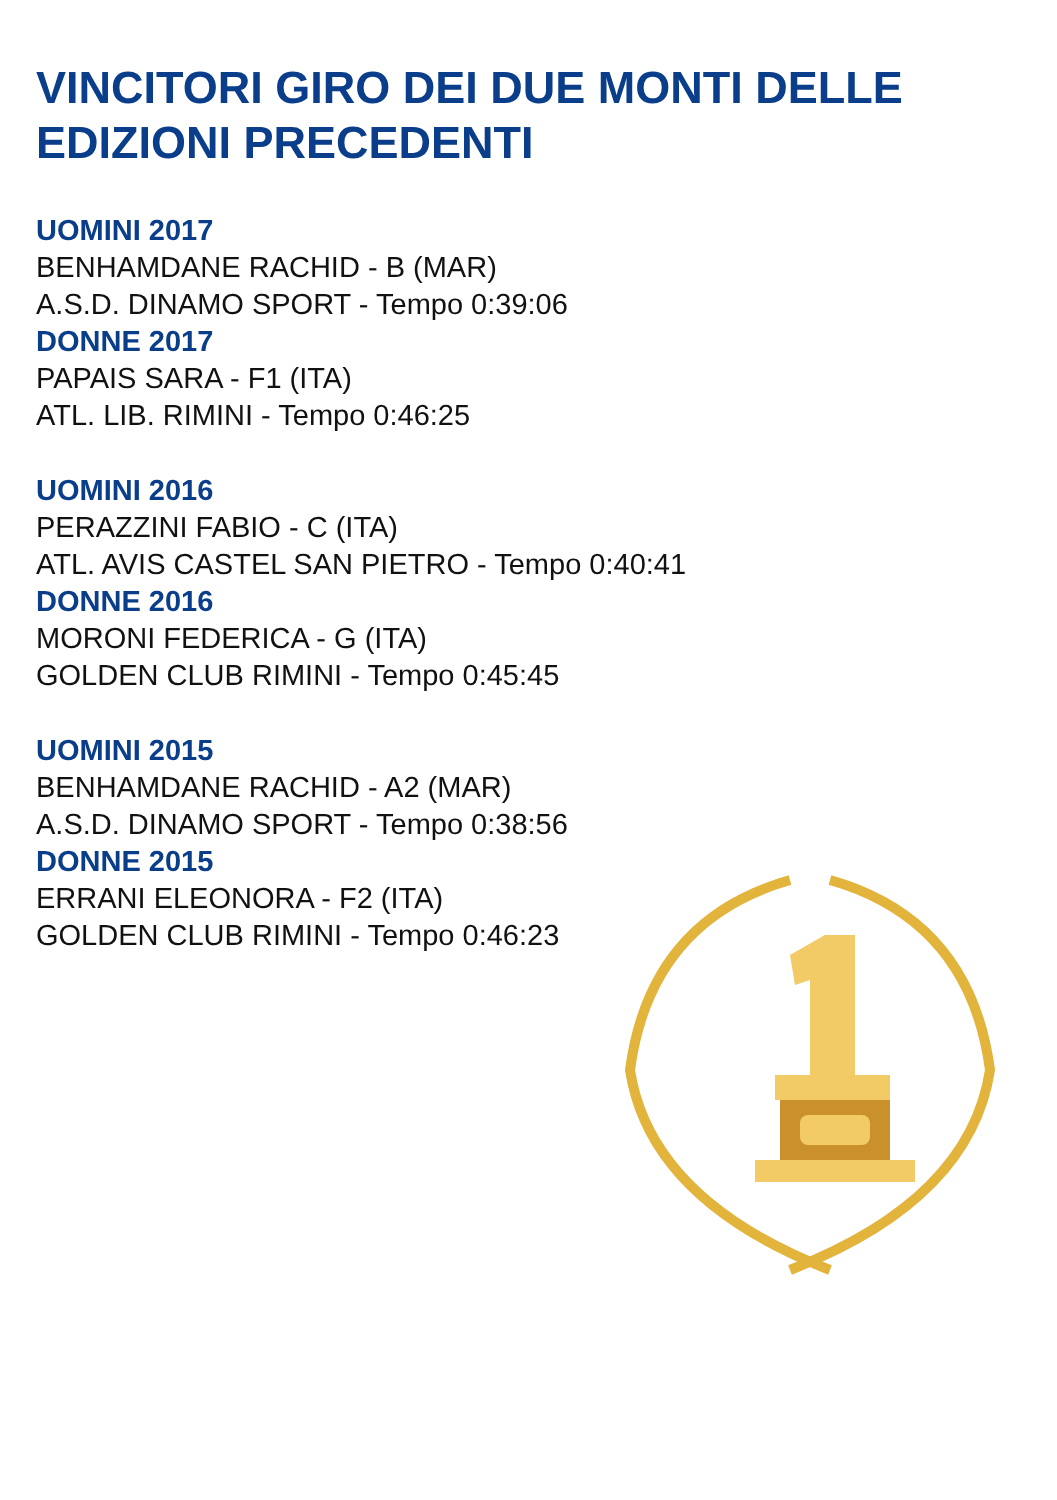VINCITORI GIRO DEI DUE MONTI DELLE EDIZIONI PRECEDENTI
UOMINI 2017
BENHAMDANE RACHID - B (MAR)
A.S.D. DINAMO SPORT - Tempo 0:39:06
DONNE 2017
PAPAIS SARA - F1 (ITA)
ATL. LIB. RIMINI - Tempo 0:46:25
UOMINI 2016
PERAZZINI FABIO - C (ITA)
ATL. AVIS CASTEL SAN PIETRO - Tempo 0:40:41
DONNE 2016
MORONI FEDERICA - G (ITA)
GOLDEN CLUB RIMINI - Tempo 0:45:45
UOMINI 2015
BENHAMDANE RACHID - A2 (MAR)
A.S.D. DINAMO SPORT - Tempo 0:38:56
DONNE 2015
ERRANI ELEONORA - F2 (ITA)
GOLDEN CLUB RIMINI - Tempo 0:46:23